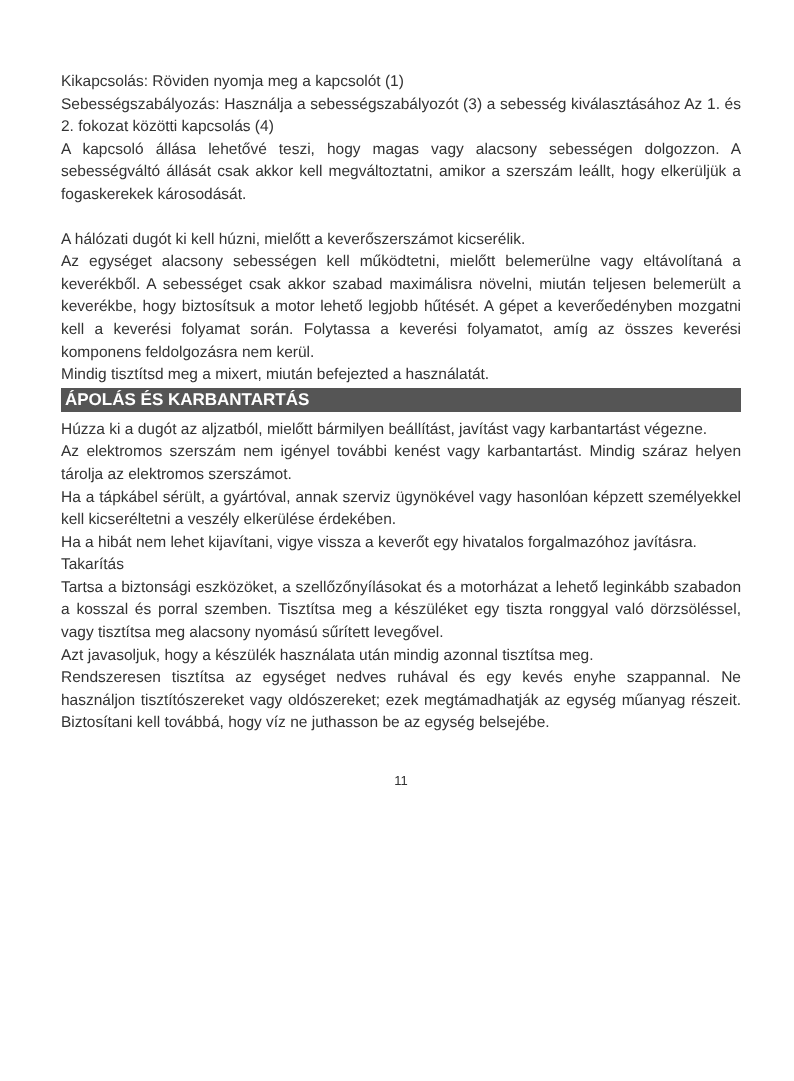Kikapcsolás: Röviden nyomja meg a kapcsolót (1)
Sebességszabályozás: Használja a sebességszabályozót (3) a sebesség kiválasztásához Az 1. és 2. fokozat közötti kapcsolás (4)
A kapcsoló állása lehetővé teszi, hogy magas vagy alacsony sebességen dolgozzon. A sebességváltó állását csak akkor kell megváltoztatni, amikor a szerszám leállt, hogy elkerüljük a fogaskerekek károsodását.
A hálózati dugót ki kell húzni, mielőtt a keverőszerszámot kicserélik.
Az egységet alacsony sebességen kell működtetni, mielőtt belemerülne vagy eltávolítaná a keverékből. A sebességet csak akkor szabad maximálisra növelni, miután teljesen belemerült a keverékbe, hogy biztosítsuk a motor lehető legjobb hűtését. A gépet a keverőedényben mozgatni kell a keverési folyamat során. Folytassa a keverési folyamatot, amíg az összes keverési komponens feldolgozásra nem kerül.
Mindig tisztítsd meg a mixert, miután befejezted a használatát.
ÁPOLÁS ÉS KARBANTARTÁS
Húzza ki a dugót az aljzatból, mielőtt bármilyen beállítást, javítást vagy karbantartást végezne.
Az elektromos szerszám nem igényel további kenést vagy karbantartást. Mindig száraz helyen tárolja az elektromos szerszámot.
Ha a tápkábel sérült, a gyártóval, annak szerviz ügynökével vagy hasonlóan képzett személyekkel kell kicseréltetni a veszély elkerülése érdekében.
Ha a hibát nem lehet kijavítani, vigye vissza a keverőt egy hivatalos forgalmazóhoz javításra.
Takarítás
Tartsa a biztonsági eszközöket, a szellőzőnyílásokat és a motorházat a lehető leginkább szabadon a kosszal és porral szemben. Tisztítsa meg a készüléket egy tiszta ronggyal való dörzsöléssel, vagy tisztítsa meg alacsony nyomású sűrített levegővel.
Azt javasoljuk, hogy a készülék használata után mindig azonnal tisztítsa meg.
Rendszeresen tisztítsa az egységet nedves ruhával és egy kevés enyhe szappannal. Ne használjon tisztítószereket vagy oldószereket; ezek megtámadhatják az egység műanyag részeit. Biztosítani kell továbbá, hogy víz ne juthasson be az egység belsejébe.
11